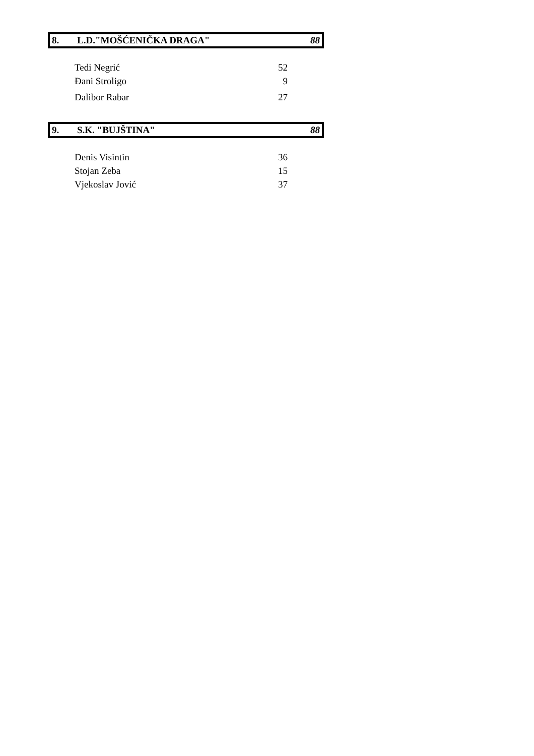| 8. | L.D."MOŠĆENIČKA DRAGA" | 88 |
| Tedi Negrić | 52 |
| Đani Stroligo | 9 |
| Dalibor Rabar | 27 |
| 9. | S.K. "BUJŠTINA" | 88 |
| Denis Visintin | 36 |
| Stojan Zeba | 15 |
| Vjekoslav Jović | 37 |